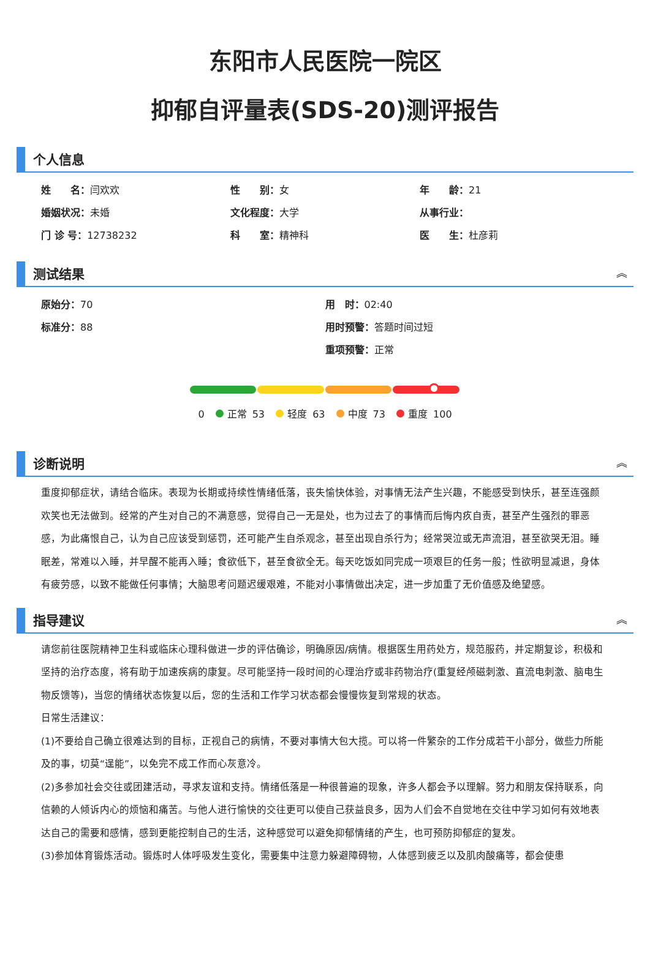东阳市人民医院一院区
抑郁自评量表(SDS-20)测评报告
个人信息
姓　　名：闫欢欢
性　　别：女
年　　龄：21
婚姻状况：未婚
文化程度：大学
从事行业：
门 诊 号：12738232
科　　室：精神科
医　　生：杜彦莉
测试结果 ︽
原始分：70
用　时：02:40
标准分：88
用时预警：答题时间过短
重项预警：正常
0 正常 53 轻度 63 中度 73 重度 100
诊断说明 ︽
重度抑郁症状，请结合临床。表现为长期或持续性情绪低落，丧失愉快体验，对事情无法产生兴趣，不能感受到快乐，甚至连强颜欢笑也无法做到。经常的产生对自己的不满意感，觉得自己一无是处，也为过去了的事情而后悔内疚自责，甚至产生强烈的罪恶感，为此痛恨自己，认为自己应该受到惩罚，还可能产生自杀观念，甚至出现自杀行为；经常哭泣或无声流泪，甚至欲哭无泪。睡眠差，常难以入睡，并早醒不能再入睡；食欲低下，甚至食欲全无。每天吃饭如同完成一项艰巨的任务一般；性欲明显减退，身体有疲劳感，以致不能做任何事情；大脑思考问题迟缓艰难，不能对小事情做出决定，进一步加重了无价值感及绝望感。
指导建议 ︽
请您前往医院精神卫生科或临床心理科做进一步的评估确诊，明确原因/病情。根据医生用药处方，规范服药，并定期复诊，积极和坚持的治疗态度，将有助于加速疾病的康复。尽可能坚持一段时间的心理治疗或非药物治疗(重复经颅磁刺激、直流电刺激、脑电生物反馈等)，当您的情绪状态恢复以后，您的生活和工作学习状态都会慢慢恢复到常规的状态。
日常生活建议：
(1)不要给自己确立很难达到的目标，正视自己的病情，不要对事情大包大揽。可以将一件繁杂的工作分成若干小部分，做些力所能及的事，切莫“逞能”，以免完不成工作而心灰意冷。
(2)多参加社会交往或团建活动，寻求友谊和支持。情绪低落是一种很普遍的现象，许多人都会予以理解。努力和朋友保持联系，向信赖的人倾诉内心的烦恼和痛苦。与他人进行愉快的交往更可以使自己获益良多，因为人们会不自觉地在交往中学习如何有效地表达自己的需要和感情，感到更能控制自己的生活，这种感觉可以避免抑郁情绪的产生，也可预防抑郁症的复发。
(3)参加体育锻炼活动。锻炼时人体呼吸发生变化，需要集中注意力躲避障碍物，人体感到疲乏以及肌肉酸痛等，都会使患